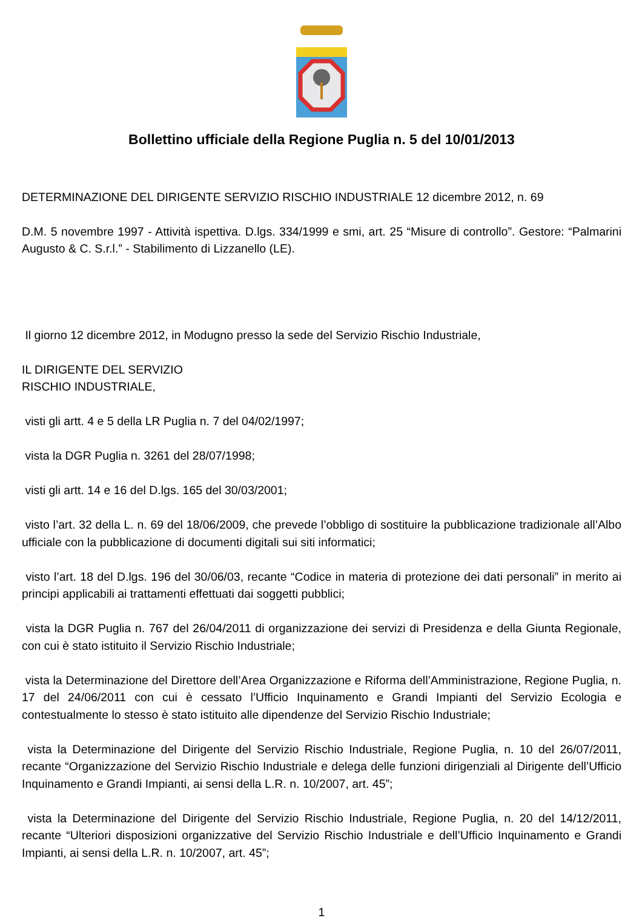Bollettino ufficiale della Regione Puglia n. 5 del 10/01/2013
DETERMINAZIONE DEL DIRIGENTE SERVIZIO RISCHIO INDUSTRIALE 12 dicembre 2012, n. 69
D.M. 5 novembre 1997 - Attività ispettiva. D.lgs. 334/1999 e smi, art. 25 “Misure di controllo”. Gestore: “Palmarini Augusto & C. S.r.l.” - Stabilimento di Lizzanello (LE).
Il giorno 12 dicembre 2012, in Modugno presso la sede del Servizio Rischio Industriale,
IL DIRIGENTE DEL SERVIZIO
RISCHIO INDUSTRIALE,
visti gli artt. 4 e 5 della LR Puglia n. 7 del 04/02/1997;
vista la DGR Puglia n. 3261 del 28/07/1998;
visti gli artt. 14 e 16 del D.lgs. 165 del 30/03/2001;
visto l’art. 32 della L. n. 69 del 18/06/2009, che prevede l’obbligo di sostituire la pubblicazione tradizionale all’Albo ufficiale con la pubblicazione di documenti digitali sui siti informatici;
visto l’art. 18 del D.lgs. 196 del 30/06/03, recante “Codice in materia di protezione dei dati personali” in merito ai principi applicabili ai trattamenti effettuati dai soggetti pubblici;
vista la DGR Puglia n. 767 del 26/04/2011 di organizzazione dei servizi di Presidenza e della Giunta Regionale, con cui è stato istituito il Servizio Rischio Industriale;
vista la Determinazione del Direttore dell’Area Organizzazione e Riforma dell’Amministrazione, Regione Puglia, n. 17 del 24/06/2011 con cui è cessato l’Ufficio Inquinamento e Grandi Impianti del Servizio Ecologia e contestualmente lo stesso è stato istituito alle dipendenze del Servizio Rischio Industriale;
vista la Determinazione del Dirigente del Servizio Rischio Industriale, Regione Puglia, n. 10 del 26/07/2011, recante “Organizzazione del Servizio Rischio Industriale e delega delle funzioni dirigenziali al Dirigente dell’Ufficio Inquinamento e Grandi Impianti, ai sensi della L.R. n. 10/2007, art. 45”;
vista la Determinazione del Dirigente del Servizio Rischio Industriale, Regione Puglia, n. 20 del 14/12/2011, recante “Ulteriori disposizioni organizzative del Servizio Rischio Industriale e dell’Ufficio Inquinamento e Grandi Impianti, ai sensi della L.R. n. 10/2007, art. 45”;
1